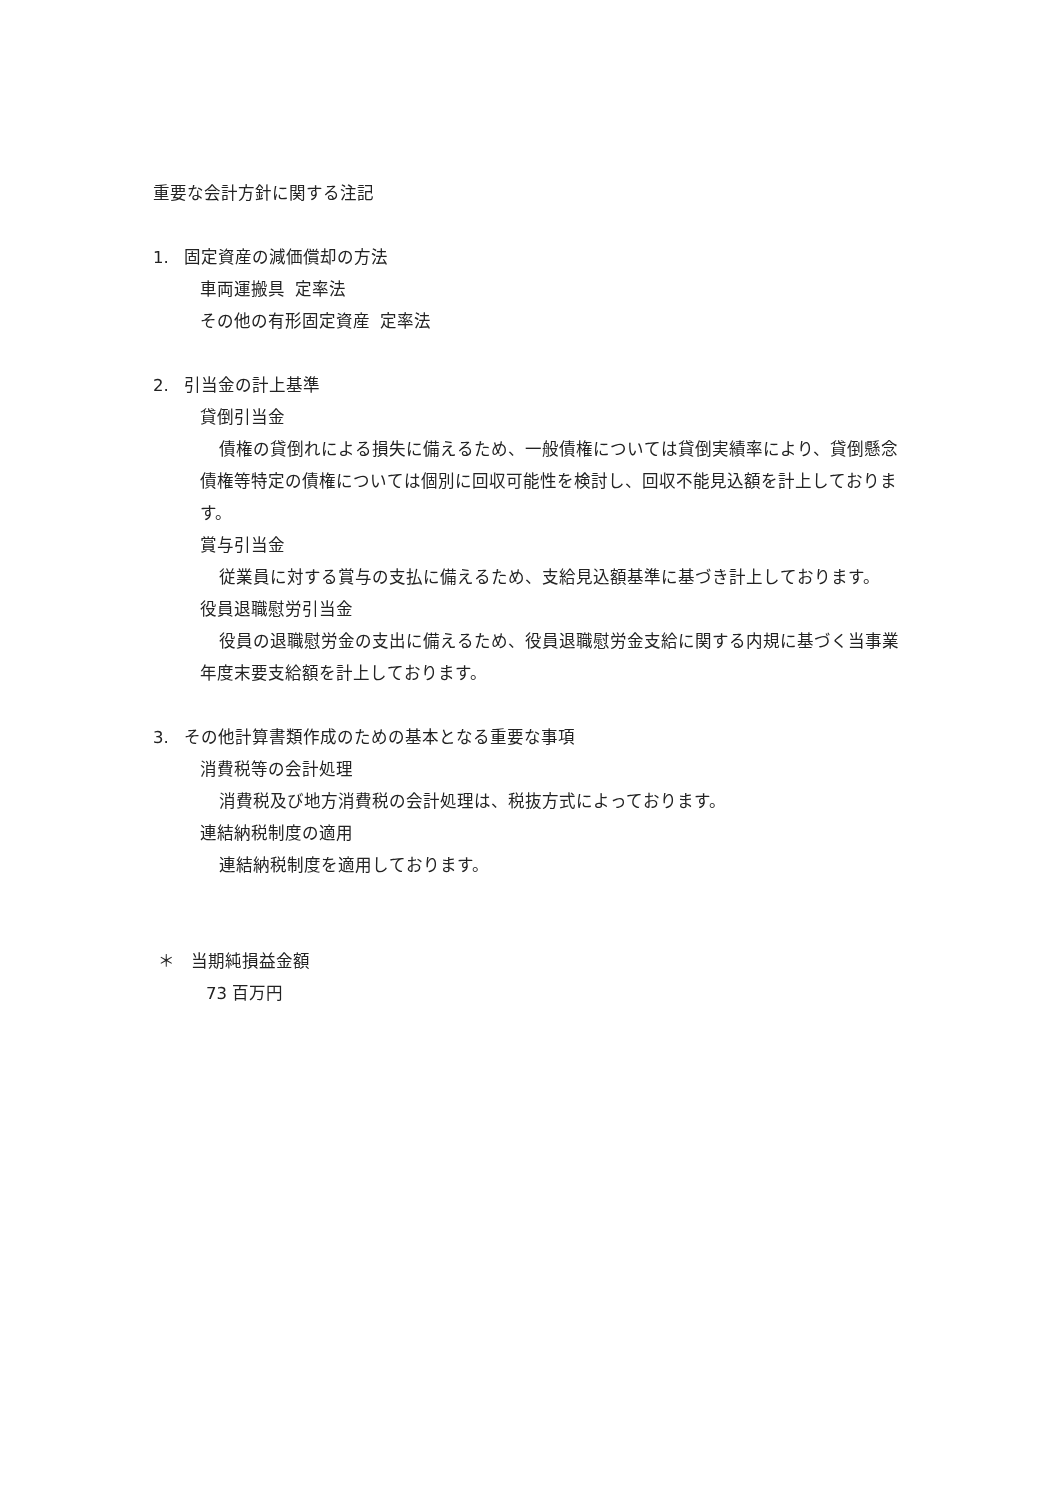重要な会計方針に関する注記
1. 固定資産の減価償却の方法
車両運搬具 定率法
その他の有形固定資産 定率法
2. 引当金の計上基準
貸倒引当金
債権の貸倒れによる損失に備えるため、一般債権については貸倒実績率により、貸倒懸念債権等特定の債権については個別に回収可能性を検討し、回収不能見込額を計上しております。
賞与引当金
従業員に対する賞与の支払に備えるため、支給見込額基準に基づき計上しております。
役員退職慰労引当金
役員の退職慰労金の支出に備えるため、役員退職慰労金支給に関する内規に基づく当事業年度末要支給額を計上しております。
3. その他計算書類作成のための基本となる重要な事項
消費税等の会計処理
消費税及び地方消費税の会計処理は、税抜方式によっております。
連結納税制度の適用
連結納税制度を適用しております。
＊ 当期純損益金額
73 百万円